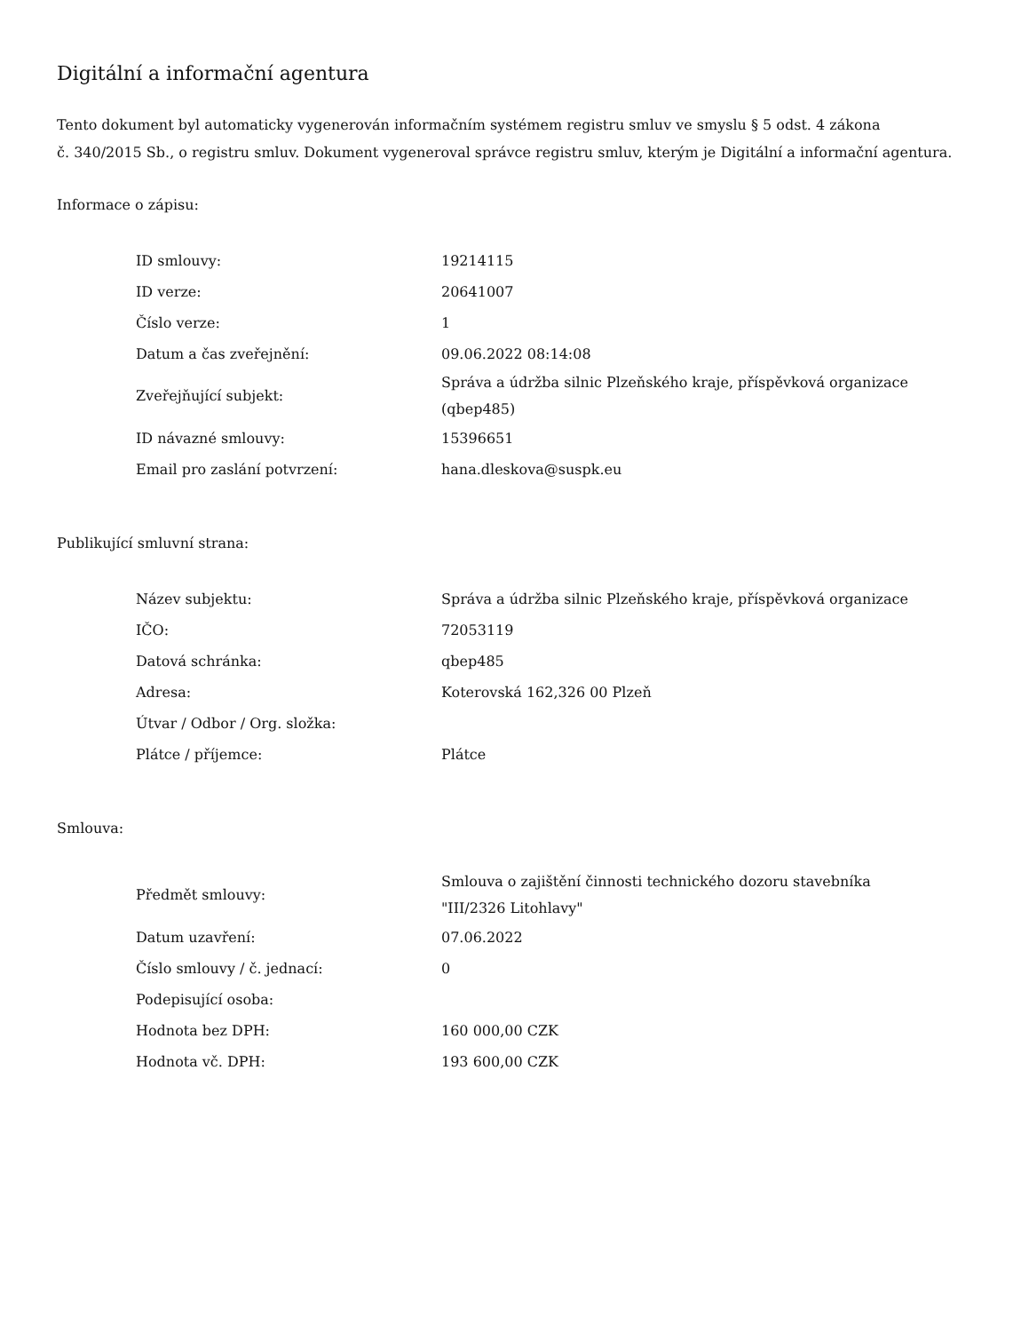Digitální a informační agentura
Tento dokument byl automaticky vygenerován informačním systémem registru smluv ve smyslu § 5 odst. 4 zákona
č. 340/2015 Sb., o registru smluv. Dokument vygeneroval správce registru smluv, kterým je Digitální a informační agentura.
Informace o zápisu:
| ID smlouvy: | 19214115 |
| ID verze: | 20641007 |
| Číslo verze: | 1 |
| Datum a čas zveřejnění: | 09.06.2022 08:14:08 |
| Zveřejňující subjekt: | Správa a údržba silnic Plzeňského kraje, příspěvková organizace (qbep485) |
| ID návazné smlouvy: | 15396651 |
| Email pro zaslání potvrzení: | hana.dleskova@suspk.eu |
Publikující smluvní strana:
| Název subjektu: | Správa a údržba silnic Plzeňského kraje, příspěvková organizace |
| IČO: | 72053119 |
| Datová schránka: | qbep485 |
| Adresa: | Koterovská 162,326 00 Plzeň |
| Útvar / Odbor / Org. složka: | |
| Plátce / příjemce: | Plátce |
Smlouva:
| Předmět smlouvy: | Smlouva o zajištění činnosti technického dozoru stavebníka "III/2326 Litohlavy" |
| Datum uzavření: | 07.06.2022 |
| Číslo smlouvy / č. jednací: | 0 |
| Podepisující osoba: | |
| Hodnota bez DPH: | 160 000,00 CZK |
| Hodnota vč. DPH: | 193 600,00 CZK |